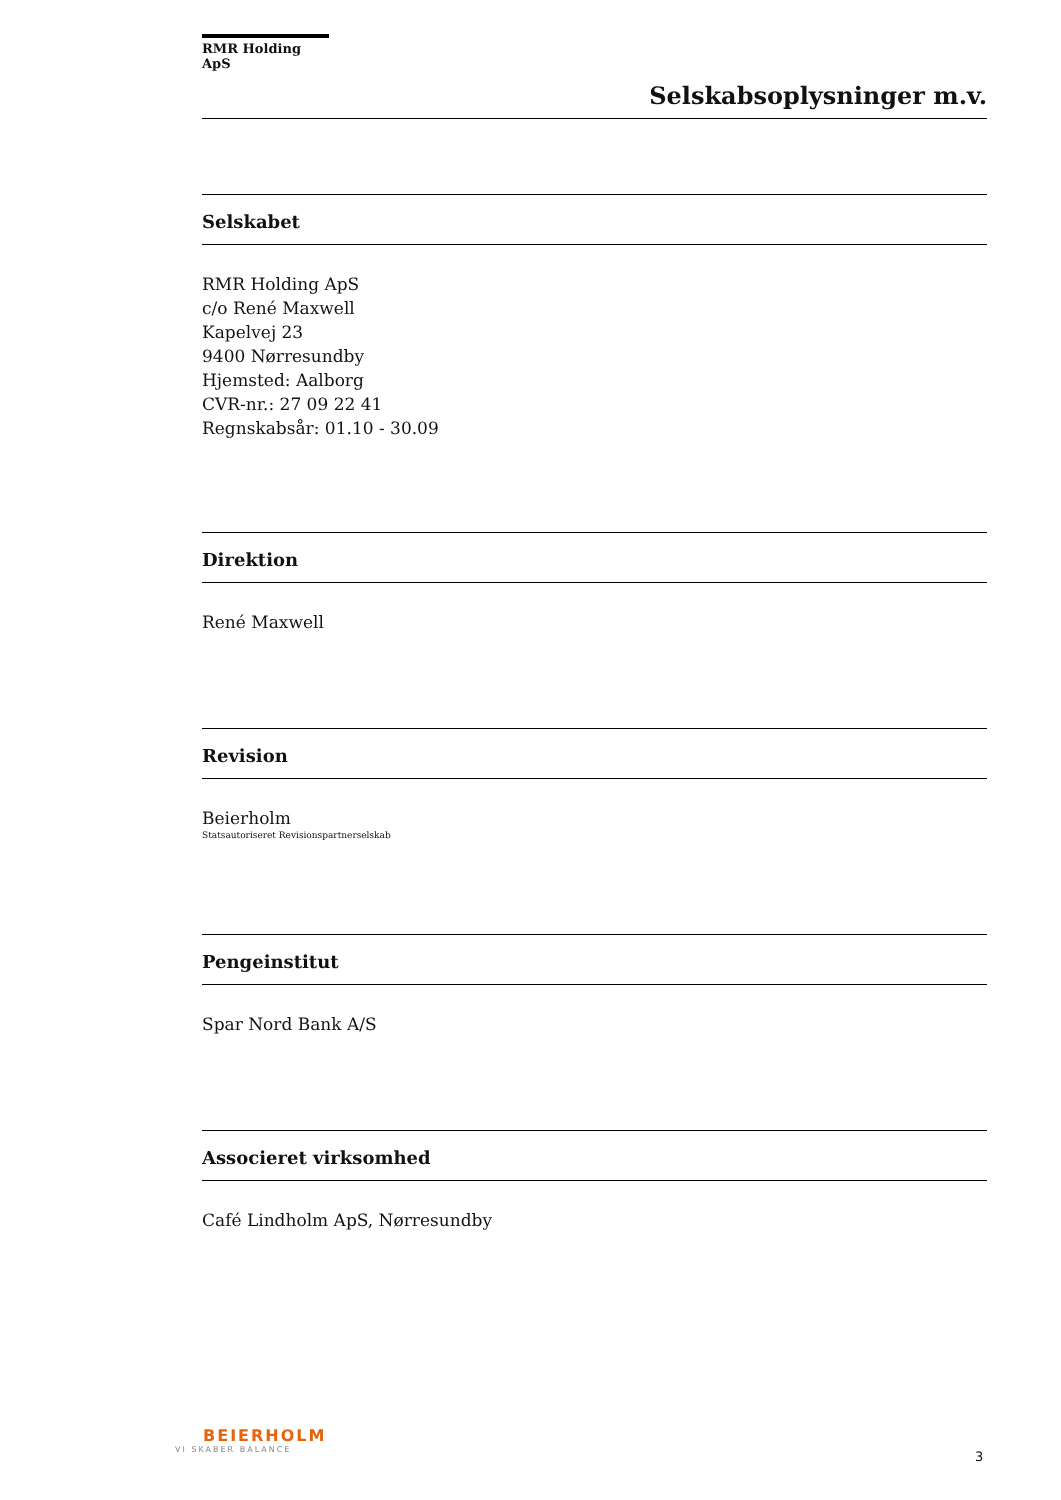RMR Holding ApS
Selskabsoplysninger m.v.
Selskabet
RMR Holding ApS
c/o René Maxwell
Kapelvej 23
9400 Nørresundby
Hjemsted: Aalborg
CVR-nr.: 27 09 22 41
Regnskabsår: 01.10 - 30.09
Direktion
René Maxwell
Revision
Beierholm
Statsautoriseret Revisionspartnerselskab
Pengeinstitut
Spar Nord Bank A/S
Associeret virksomhed
Café Lindholm ApS, Nørresundby
BEIERHOLM
VI SKABER BALANCE
3